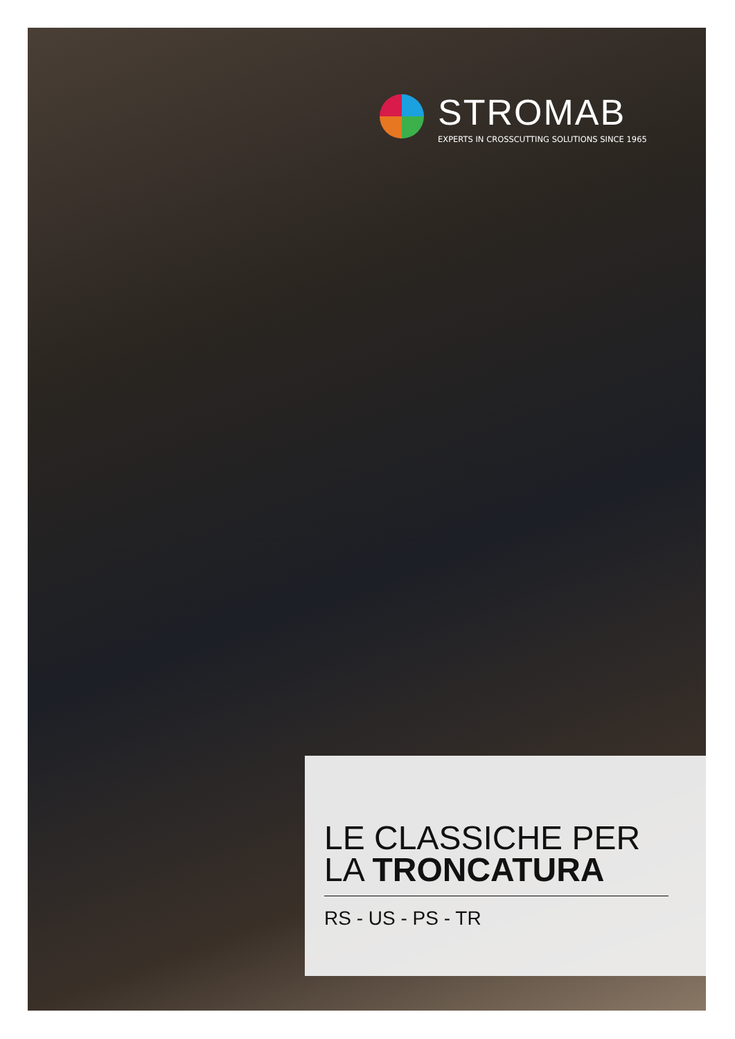STROMAB
EXPERTS IN CROSSCUTTING SOLUTIONS SINCE 1965
LE CLASSICHE PER
LA TRONCATURA
RS - US - PS - TR